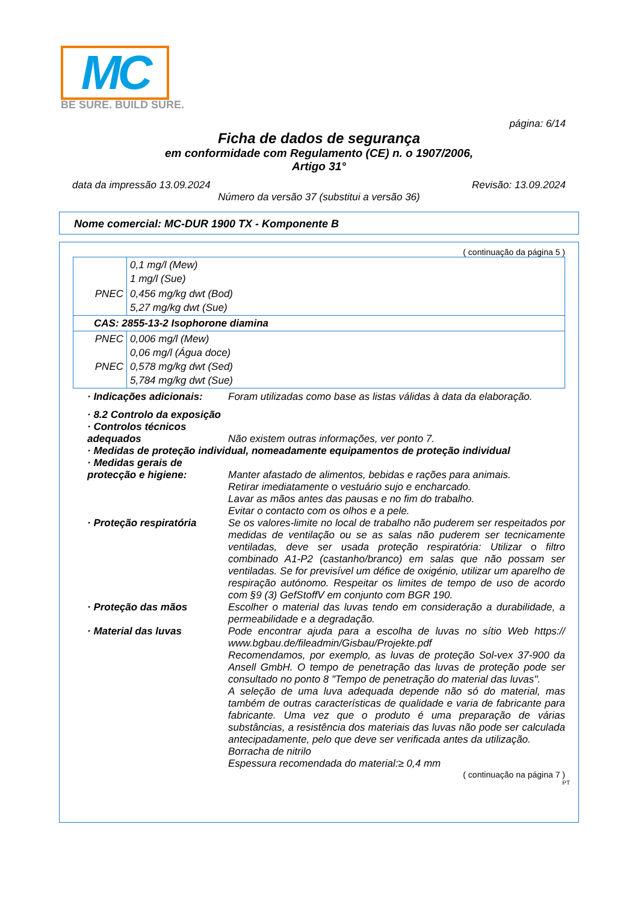MC
BE SURE. BUILD SURE.
página: 6/14
Ficha de dados de segurança
em conformidade com Regulamento (CE) n. o 1907/2006,
Artigo 31°
data da impressão 13.09.2024 Revisão: 13.09.2024
Número da versão 37 (substitui a versão 36)
Nome comercial: MC-DUR 1900 TX - Komponente B
( continuação da página 5 )
| | 0,1 mg/l (Mew) 1 mg/l (Sue) |
| PNEC | 0,456 mg/kg dwt (Bod) 5,27 mg/kg dwt (Sue) |
| CAS: 2855-13-2 Isophorone diamina | |
| PNEC PNEC | 0,006 mg/l (Mew) 0,06 mg/l (Água doce) 0,578 mg/kg dwt (Sed) 5,784 mg/kg dwt (Sue) |
· Indicações adicionais: Foram utilizadas como base as listas válidas à data da elaboração.
· 8.2 Controlo da exposição
· Controlos técnicos adequados
Não existem outras informações, ver ponto 7.
· Medidas de proteção individual, nomeadamente equipamentos de proteção individual
· Medidas gerais de protecção e higiene:
Manter afastado de alimentos, bebidas e rações para animais.
Retirar imediatamente o vestuário sujo e encharcado.
Lavar as mãos antes das pausas e no fim do trabalho.
Evitar o contacto com os olhos e a pele.
· Proteção respiratória Se os valores-limite no local de trabalho não puderem ser respeitados por medidas de ventilação ou se as salas não puderem ser tecnicamente ventiladas, deve ser usada proteção respiratória: Utilizar o filtro combinado A1-P2 (castanho/branco) em salas que não possam ser ventiladas. Se for previsível um défice de oxigénio, utilizar um aparelho de respiração autónomo. Respeitar os limites de tempo de uso de acordo com §9 (3) GefStoffV em conjunto com BGR 190.
· Proteção das mãos Escolher o material das luvas tendo em consideração a durabilidade, a permeabilidade e a degradação.
· Material das luvas Pode encontrar ajuda para a escolha de luvas no sítio Web https:// www.bgbau.de/fileadmin/Gisbau/Projekte.pdf
Recomendamos, por exemplo, as luvas de proteção Sol-vex 37-900 da Ansell GmbH. O tempo de penetração das luvas de proteção pode ser consultado no ponto 8 "Tempo de penetração do material das luvas".
A seleção de uma luva adequada depende não só do material, mas também de outras características de qualidade e varia de fabricante para fabricante. Uma vez que o produto é uma preparação de várias substâncias, a resistência dos materiais das luvas não pode ser calculada antecipadamente, pelo que deve ser verificada antes da utilização.
Borracha de nitrilo
Espessura recomendada do material:≥ 0,4 mm
( continuação na página 7 )
PT